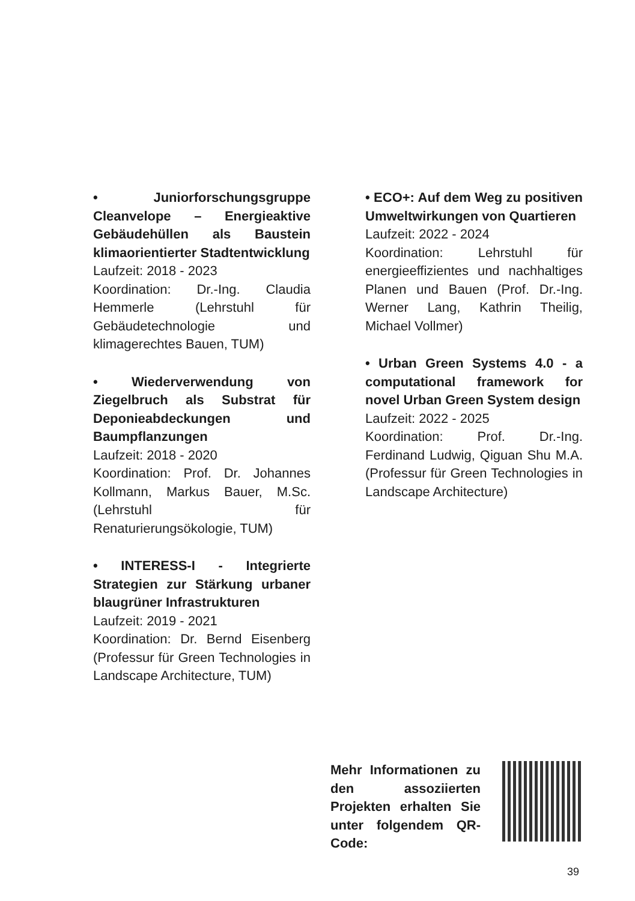• Juniorforschungsgruppe Cleanvelope – Energieaktive Gebäudehüllen als Baustein klimaorientierter Stadtentwicklung
Laufzeit: 2018 - 2023
Koordination: Dr.-Ing. Claudia Hemmerle (Lehrstuhl für Gebäudetechnologie und klimagerechtes Bauen, TUM)
• Wiederverwendung von Ziegelbruch als Substrat für Deponieabdeckungen und Baumpflanzungen
Laufzeit: 2018 - 2020
Koordination: Prof. Dr. Johannes Kollmann, Markus Bauer, M.Sc. (Lehrstuhl für Renaturierungsökologie, TUM)
• INTERESS-I - Integrierte Strategien zur Stärkung urbaner blaugrüner Infrastrukturen
Laufzeit: 2019 - 2021
Koordination: Dr. Bernd Eisenberg (Professur für Green Technologies in Landscape Architecture, TUM)
• ECO+: Auf dem Weg zu positiven Umweltwirkungen von Quartieren
Laufzeit: 2022 - 2024
Koordination: Lehrstuhl für energieeffizientes und nachhaltiges Planen und Bauen (Prof. Dr.-Ing. Werner Lang, Kathrin Theilig, Michael Vollmer)
• Urban Green Systems 4.0 - a computational framework for novel Urban Green System design
Laufzeit: 2022 - 2025
Koordination: Prof. Dr.-Ing. Ferdinand Ludwig, Qiguan Shu M.A. (Professur für Green Technologies in Landscape Architecture)
Mehr Informationen zu den assoziierten Projekten erhalten Sie unter folgendem QR-Code:
39